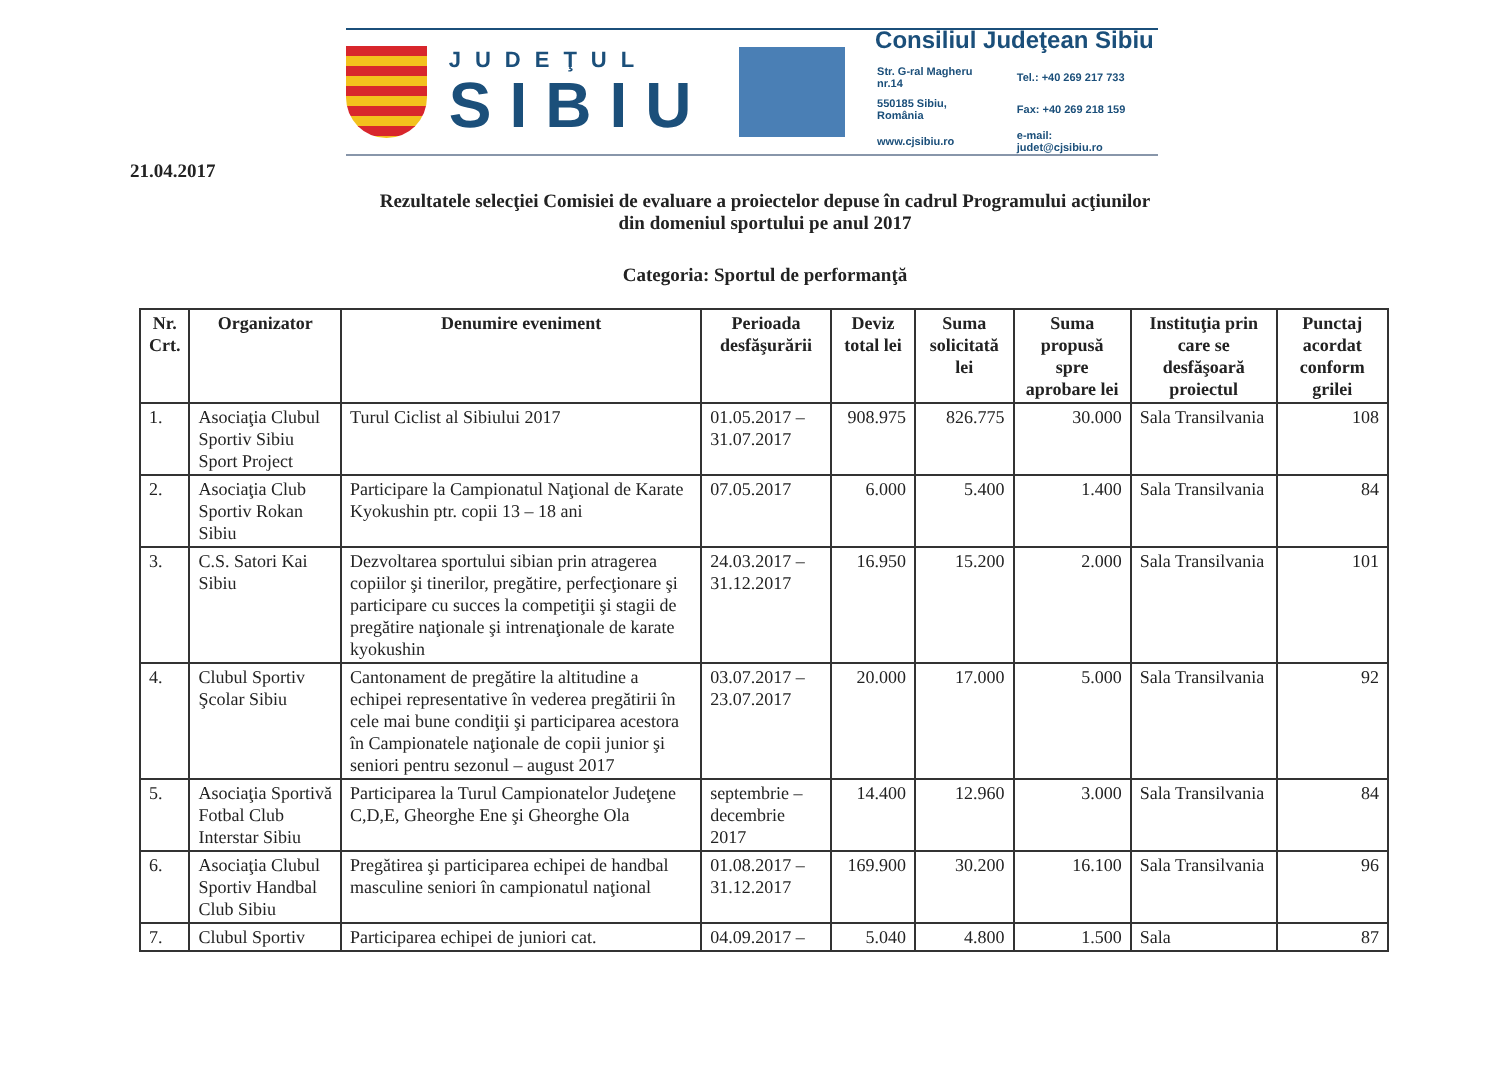JUDEŢUL
SIBIU
Consiliul Judeţean Sibiu
| Str. G-ral Magheru nr.14 | Tel.: +40 269 217 733 |
| 550185 Sibiu, România | Fax: +40 269 218 159 |
| www.cjsibiu.ro | e-mail: judet@cjsibiu.ro |
21.04.2017
Rezultatele selecţiei Comisiei de evaluare a proiectelor depuse în cadrul Programului acţiunilor
din domeniul sportului pe anul 2017
Categoria: Sportul de performanţă
| Nr. Crt. | Organizator | Denumire eveniment | Perioada desfăşurării | Deviz total lei | Suma solicitată lei | Suma propusă spre aprobare lei | Instituţia prin care se desfăşoară proiectul | Punctaj acordat conform grilei |
| --- | --- | --- | --- | --- | --- | --- | --- | --- |
| 1. | Asociaţia Clubul Sportiv Sibiu Sport Project | Turul Ciclist al Sibiului 2017 | 01.05.2017 – 31.07.2017 | 908.975 | 826.775 | 30.000 | Sala Transilvania | 108 |
| 2. | Asociaţia Club Sportiv Rokan Sibiu | Participare la Campionatul Naţional de Karate Kyokushin ptr. copii 13 – 18 ani | 07.05.2017 | 6.000 | 5.400 | 1.400 | Sala Transilvania | 84 |
| 3. | C.S. Satori Kai Sibiu | Dezvoltarea sportului sibian prin atragerea copiilor şi tinerilor, pregătire, perfecţionare şi participare cu succes la competiţii şi stagii de pregătire naţionale şi intrenaţionale de karate kyokushin | 24.03.2017 – 31.12.2017 | 16.950 | 15.200 | 2.000 | Sala Transilvania | 101 |
| 4. | Clubul Sportiv Şcolar Sibiu | Cantonament de pregătire la altitudine a echipei representative în vederea pregătirii în cele mai bune condiţii şi participarea acestora în Campionatele naţionale de copii junior şi seniori pentru sezonul – august 2017 | 03.07.2017 – 23.07.2017 | 20.000 | 17.000 | 5.000 | Sala Transilvania | 92 |
| 5. | Asociaţia Sportivă Fotbal Club Interstar Sibiu | Participarea la Turul Campionatelor Judeţene C,D,E, Gheorghe Ene şi Gheorghe Ola | septembrie – decembrie 2017 | 14.400 | 12.960 | 3.000 | Sala Transilvania | 84 |
| 6. | Asociaţia Clubul Sportiv Handbal Club Sibiu | Pregătirea şi participarea echipei de handbal masculine seniori în campionatul naţional | 01.08.2017 – 31.12.2017 | 169.900 | 30.200 | 16.100 | Sala Transilvania | 96 |
| 7. | Clubul Sportiv | Participarea echipei de juniori cat. | 04.09.2017 – | 5.040 | 4.800 | 1.500 | Sala | 87 |